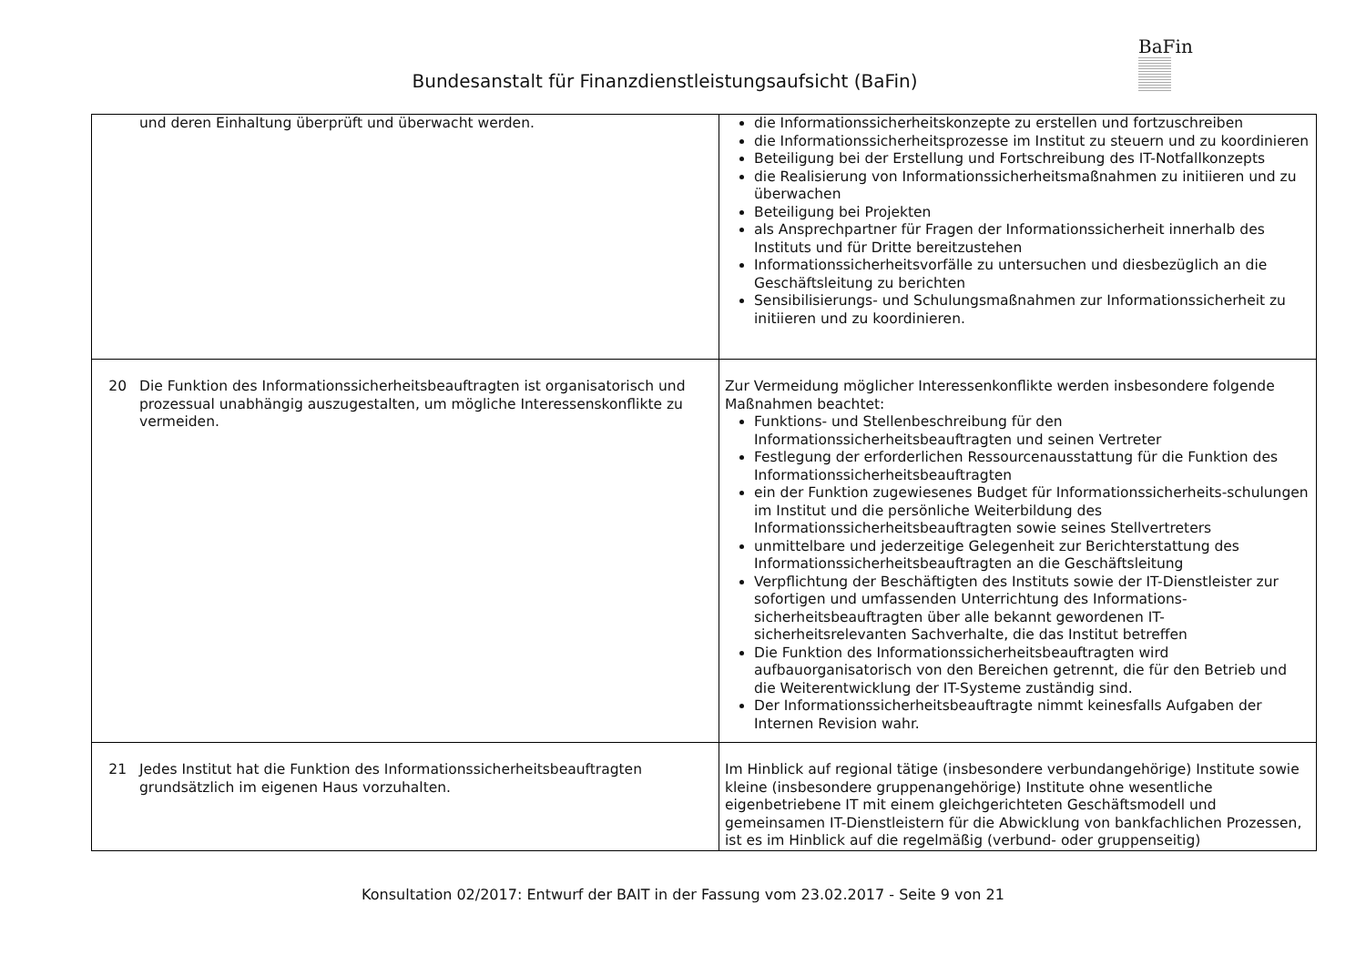BaFin
Bundesanstalt für Finanzdienstleistungsaufsicht (BaFin)
| und deren Einhaltung überprüft und überwacht werden. | die Informationssicherheitskonzepte zu erstellen und fortzuschreiben die Informationssicherheitsprozesse im Institut zu steuern und zu koordinieren Beteiligung bei der Erstellung und Fortschreibung des IT-Notfallkonzepts die Realisierung von Informationssicherheitsmaßnahmen zu initiieren und zu überwachen Beteiligung bei Projekten als Ansprechpartner für Fragen der Informationssicherheit innerhalb des Instituts und für Dritte bereitzustehen Informationssicherheitsvorfälle zu untersuchen und diesbezüglich an die Geschäftsleitung zu berichten Sensibilisierungs- und Schulungsmaßnahmen zur Informationssicherheit zu initiieren und zu koordinieren. |
| 20 Die Funktion des Informationssicherheitsbeauftragten ist organisatorisch und prozessual unabhängig auszugestalten, um mögliche Interessenskonflikte zu vermeiden. | Zur Vermeidung möglicher Interessenkonflikte werden insbesondere folgende Maßnahmen beachtet: Funktions- und Stellenbeschreibung für den Informationssicherheitsbeauftragten und seinen Vertreter Festlegung der erforderlichen Ressourcenausstattung für die Funktion des Informationssicherheitsbeauftragten ein der Funktion zugewiesenes Budget für Informationssicherheits-schulungen im Institut und die persönliche Weiterbildung des Informationssicherheitsbeauftragten sowie seines Stellvertreters unmittelbare und jederzeitige Gelegenheit zur Berichterstattung des Informationssicherheitsbeauftragten an die Geschäftsleitung Verpflichtung der Beschäftigten des Instituts sowie der IT-Dienstleister zur sofortigen und umfassenden Unterrichtung des Informations-sicherheitsbeauftragten über alle bekannt gewordenen IT-sicherheitsrelevanten Sachverhalte, die das Institut betreffen Die Funktion des Informationssicherheitsbeauftragten wird aufbauorganisatorisch von den Bereichen getrennt, die für den Betrieb und die Weiterentwicklung der IT-Systeme zuständig sind. Der Informationssicherheitsbeauftragte nimmt keinesfalls Aufgaben der Internen Revision wahr. |
| 21 Jedes Institut hat die Funktion des Informationssicherheitsbeauftragten grundsätzlich im eigenen Haus vorzuhalten. | Im Hinblick auf regional tätige (insbesondere verbundangehörige) Institute sowie kleine (insbesondere gruppenangehörige) Institute ohne wesentliche eigenbetriebene IT mit einem gleichgerichteten Geschäftsmodell und gemeinsamen IT-Dienstleistern für die Abwicklung von bankfachlichen Prozessen, ist es im Hinblick auf die regelmäßig (verbund- oder gruppenseitig) |
Konsultation 02/2017: Entwurf der BAIT in der Fassung vom 23.02.2017 - Seite 9 von 21